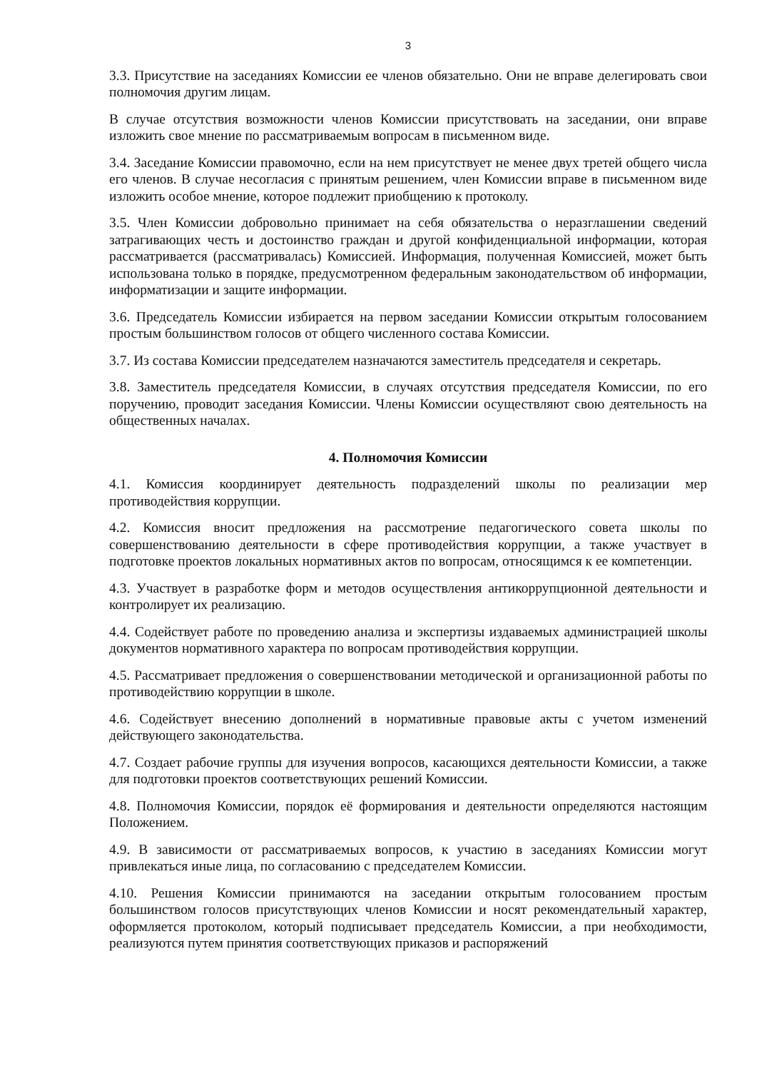3
3.3. Присутствие на заседаниях Комиссии ее членов обязательно. Они не вправе делегировать свои полномочия другим лицам.
В случае отсутствия возможности членов Комиссии присутствовать на заседании, они вправе изложить свое мнение по рассматриваемым вопросам в письменном виде.
3.4. Заседание Комиссии правомочно, если на нем присутствует не менее двух третей общего числа его членов. В случае несогласия с принятым решением, член Комиссии вправе в письменном виде изложить особое мнение, которое подлежит приобщению к протоколу.
3.5. Член Комиссии добровольно принимает на себя обязательства о неразглашении сведений затрагивающих честь и достоинство граждан и другой конфиденциальной информации, которая рассматривается (рассматривалась) Комиссией. Информация, полученная Комиссией, может быть использована только в порядке, предусмотренном федеральным законодательством об информации, информатизации и защите информации.
3.6. Председатель Комиссии избирается на первом заседании Комиссии открытым голосованием простым большинством голосов от общего численного состава Комиссии.
3.7. Из состава Комиссии председателем назначаются заместитель председателя и секретарь.
3.8. Заместитель председателя Комиссии, в случаях отсутствия председателя Комиссии, по его поручению, проводит заседания Комиссии. Члены Комиссии осуществляют свою деятельность на общественных началах.
4. Полномочия Комиссии
4.1. Комиссия координирует деятельность подразделений школы по реализации мер противодействия коррупции.
4.2. Комиссия вносит предложения на рассмотрение педагогического совета школы по совершенствованию деятельности в сфере противодействия коррупции, а также участвует в подготовке проектов локальных нормативных актов по вопросам, относящимся к ее компетенции.
4.3. Участвует в разработке форм и методов осуществления антикоррупционной деятельности и контролирует их реализацию.
4.4. Содействует работе по проведению анализа и экспертизы издаваемых администрацией школы документов нормативного характера по вопросам противодействия коррупции.
4.5. Рассматривает предложения о совершенствовании методической и организационной работы по противодействию коррупции в школе.
4.6. Содействует внесению дополнений в нормативные правовые акты с учетом изменений действующего законодательства.
4.7. Создает рабочие группы для изучения вопросов, касающихся деятельности Комиссии, а также для подготовки проектов соответствующих решений Комиссии.
4.8. Полномочия Комиссии, порядок её формирования и деятельности определяются настоящим Положением.
4.9. В зависимости от рассматриваемых вопросов, к участию в заседаниях Комиссии могут привлекаться иные лица, по согласованию с председателем Комиссии.
4.10. Решения Комиссии принимаются на заседании открытым голосованием простым большинством голосов присутствующих членов Комиссии и носят рекомендательный характер, оформляется протоколом, который подписывает председатель Комиссии, а при необходимости, реализуются путем принятия соответствующих приказов и распоряжений